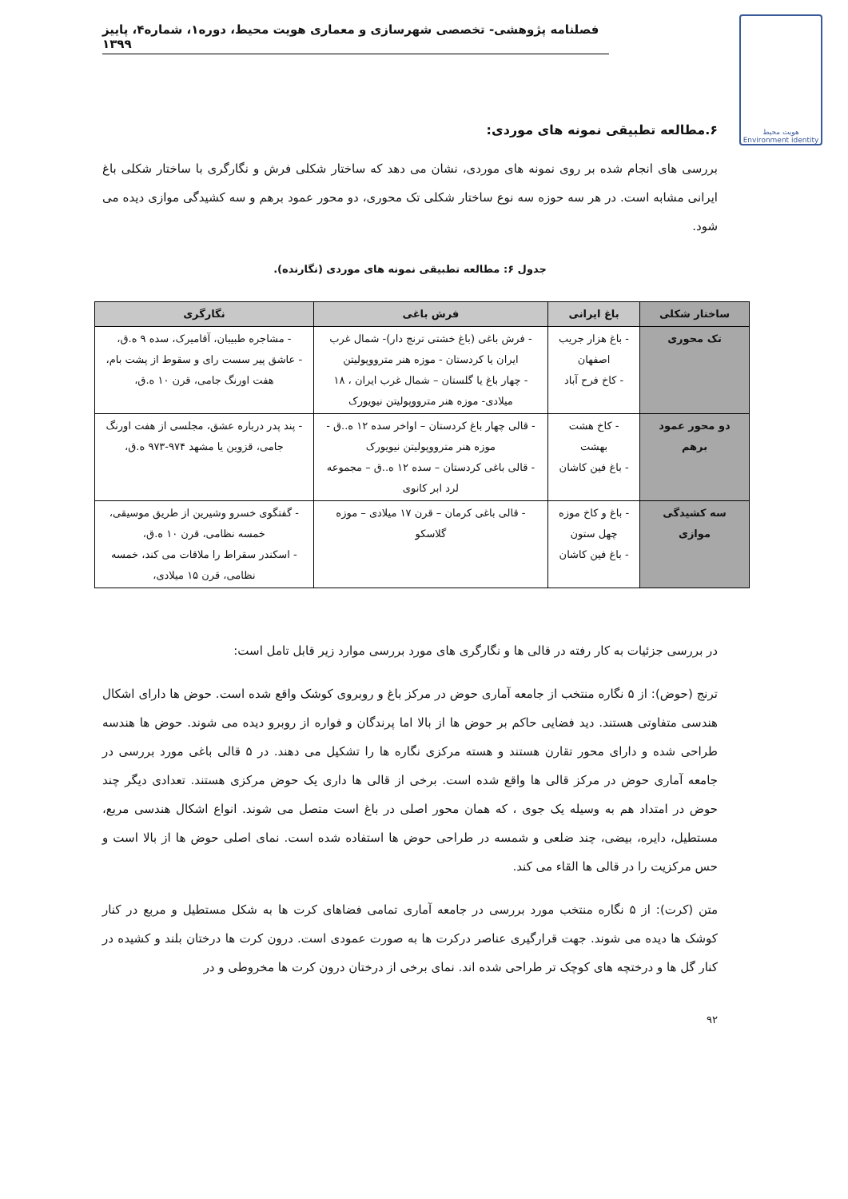فصلنامه پژوهشی- تخصصی شهرسازی و معماری هویت محیط، دوره۱، شماره۴، پاییز ۱۳۹۹
هویت محیط
Environment identity
۶.مطالعه تطبیقی نمونه های موردی:
بررسی های انجام شده بر روی نمونه های موردی، نشان می دهد که ساختار شکلی فرش و نگارگری با ساختار شکلی باغ ایرانی مشابه است. در هر سه حوزه سه نوع ساختار شکلی تک محوری، دو محور عمود برهم و سه کشیدگی موازی دیده می شود.
جدول ۶: مطالعه تطبیقی نمونه های موردی (نگارنده).
| ساختار شکلی | باغ ایرانی | فرش باغی | نگارگری |
| --- | --- | --- | --- |
| تک محوری | - باغ هزار جریب اصفهان - کاخ فرح آباد | - فرش باغی (باغ خشتی ترنج دار)- شمال غرب ایران یا کردستان - موزه هنر مترووپولیتن - چهار باغ یا گلستان – شمال غرب ایران ، ۱۸ میلادی- موزه هنر مترووپولیتن نیویورک | - مشاجره طبیبان، آقامیرک، سده ۹ ه.ق، - عاشق پیر سست رای و سقوط از پشت بام، هفت اورنگ جامی، قرن ۱۰ ه.ق، |
| دو محور عمود برهم | - کاخ هشت بهشت - باغ فین کاشان | - قالی چهار باغ کردستان – اواخر سده ۱۲ ه..ق - موزه هنر مترووپولیتن نیویورک - قالی باغی کردستان – سده ۱۲ ه..ق – مجموعه لرد ابر کانوی | - پند پدر درباره عشق، مجلسی از هفت اورنگ جامی، قزوین یا مشهد ۹۷۴-۹۷۳ ه.ق، |
| سه کشیدگی موازی | - باغ و کاخ موزه چهل ستون - باغ فین کاشان | - قالی باغی کرمان – قرن ۱۷ میلادی – موزه گلاسکو | - گفتگوی خسرو وشیرین از طریق موسیقی، خمسه نظامی، قرن ۱۰ ه.ق، - اسکندر سقراط را ملاقات می کند، خمسه نظامی، قرن ۱۵ میلادی، |
در بررسی جزئیات به کار رفته در قالی ها و نگارگری های مورد بررسی موارد زیر قابل تامل است:
ترنج (حوض): از ۵ نگاره منتخب از جامعه آماری حوض در مرکز باغ و روبروی کوشک واقع شده است. حوض ها دارای اشکال هندسی متفاوتی هستند. دید فضایی حاکم بر حوض ها از بالا اما پرندگان و فواره از روبرو دیده می شوند. حوض ها هندسه طراحی شده و دارای محور تقارن هستند و هسته مرکزی نگاره ها را تشکیل می دهند. در ۵ قالی باغی مورد بررسی در جامعه آماری حوض در مرکز قالی ها واقع شده است. برخی از قالی ها داری یک حوض مرکزی هستند. تعدادی دیگر چند حوض در امتداد هم به وسیله یک جوی ، که همان محور اصلی در باغ است متصل می شوند. انواع اشکال هندسی مربع، مستطیل، دایره، بیضی، چند ضلعی و شمسه در طراحی حوض ها استفاده شده است. نمای اصلی حوض ها از بالا است و حس مرکزیت را در قالی ها القاء می کند.
متن (کرت): از ۵ نگاره منتخب مورد بررسی در جامعه آماری تمامی فضاهای کرت ها به شکل مستطیل و مربع در کنار کوشک ها دیده می شوند. جهت قرارگیری عناصر درکرت ها به صورت عمودی است. درون کرت ها درختان بلند و کشیده در کنار گل ها و درختچه های کوچک تر طراحی شده اند. نمای برخی از درختان درون کرت ها مخروطی و در
۹۲